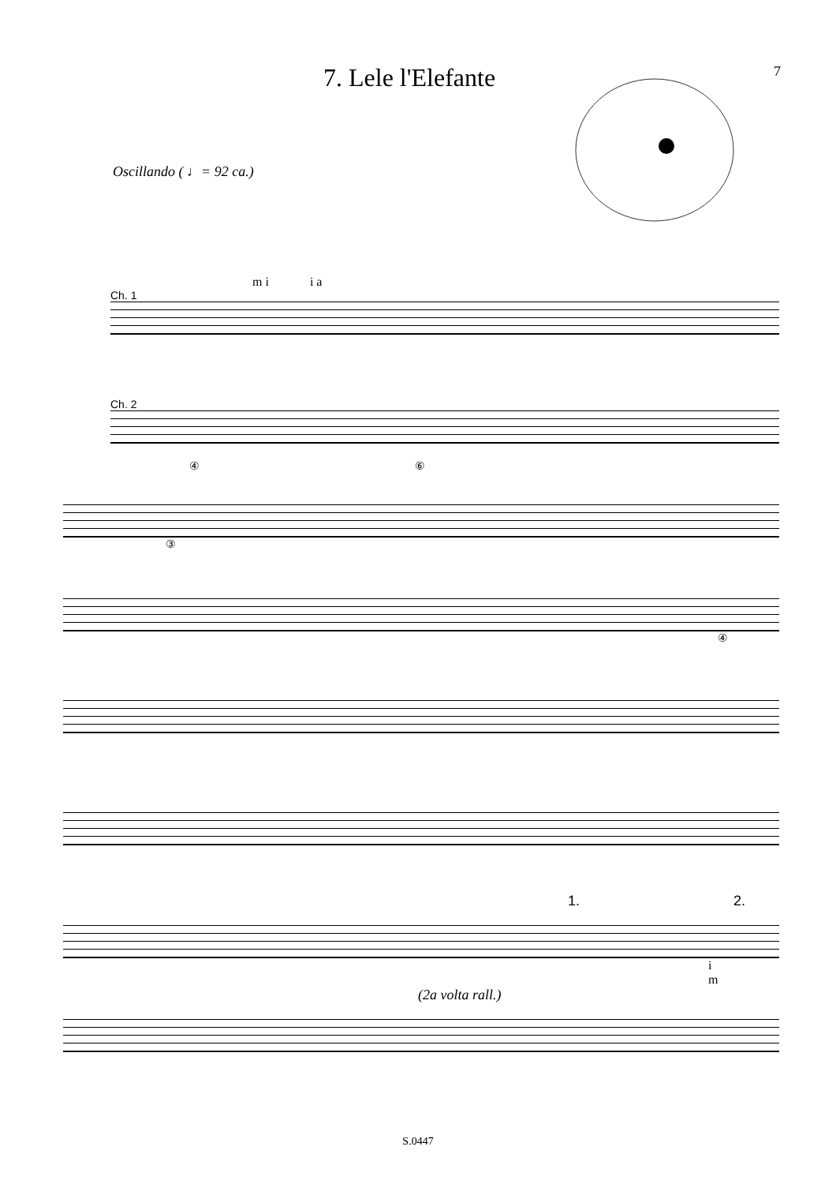7. Lele l'Elefante
7
Oscillando ( ♩= 92 ca.)
m i i a
Ch. 1
Ch. 2
④ ⑥
③
④
1. 2.
i
m
(2a volta rall.)
S.0447